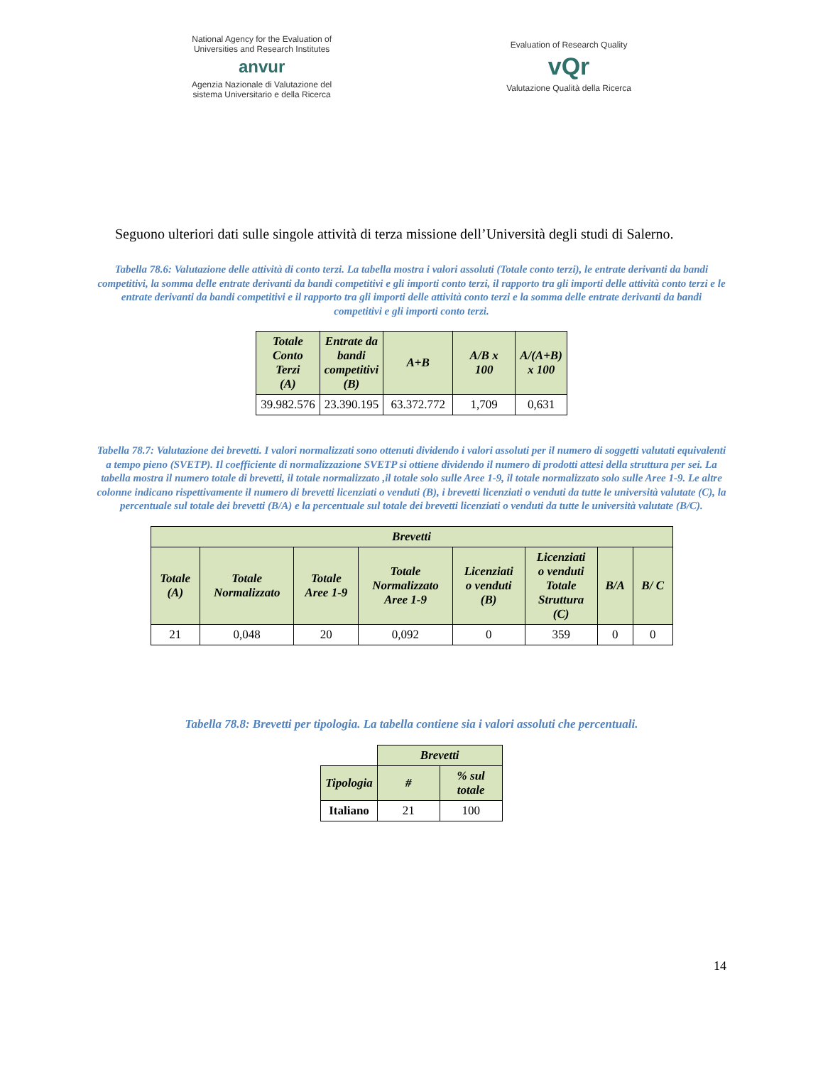National Agency for the Evaluation of
Universities and Research Institutes
anvur
Agenzia Nazionale di Valutazione del
sistema Universitario e della Ricerca
Evaluation of Research Quality
vQr
Valutazione Qualità della Ricerca
Seguono ulteriori dati sulle singole attività di terza missione dell’Università degli studi di Salerno.
Tabella 78.6: Valutazione delle attività di conto terzi. La tabella mostra i valori assoluti (Totale conto terzi), le entrate derivanti da bandi competitivi, la somma delle entrate derivanti da bandi competitivi e gli importi conto terzi, il rapporto tra gli importi delle attività conto terzi e le entrate derivanti da bandi competitivi e il rapporto tra gli importi delle attività conto terzi e la somma delle entrate derivanti da bandi competitivi e gli importi conto terzi.
| Totale Conto Terzi (A) | Entrate da bandi competitivi (B) | A+B | A/B x 100 | A/(A+B) x 100 |
| --- | --- | --- | --- | --- |
| 39.982.576 | 23.390.195 | 63.372.772 | 1,709 | 0,631 |
Tabella 78.7: Valutazione dei brevetti. I valori normalizzati sono ottenuti dividendo i valori assoluti per il numero di soggetti valutati equivalenti a tempo pieno (SVETP). Il coefficiente di normalizzazione SVETP si ottiene dividendo il numero di prodotti attesi della struttura per sei. La tabella mostra il numero totale di brevetti, il totale normalizzato ,il totale solo sulle Aree 1-9, il totale normalizzato solo sulle Aree 1-9. Le altre colonne indicano rispettivamente il numero di brevetti licenziati o venduti (B), i brevetti licenziati o venduti da tutte le università valutate (C), la percentuale sul totale dei brevetti (B/A) e la percentuale sul totale dei brevetti licenziati o venduti da tutte le università valutate (B/C).
| Brevetti | | | | | | | |
| --- | --- | --- | --- | --- | --- | --- | --- |
| Totale (A) | Totale Normalizzato | Totale Aree 1-9 | Totale Normalizzato Aree 1-9 | Licenziati o venduti (B) | Licenziati o venduti Totale Struttura (C) | B/A | B/ C |
| 21 | 0,048 | 20 | 0,092 | 0 | 359 | 0 | 0 |
Tabella 78.8: Brevetti per tipologia. La tabella contiene sia i valori assoluti che percentuali.
| | Brevetti | |
| Tipologia | # | % sul totale |
| Italiano | 21 | 100 |
14